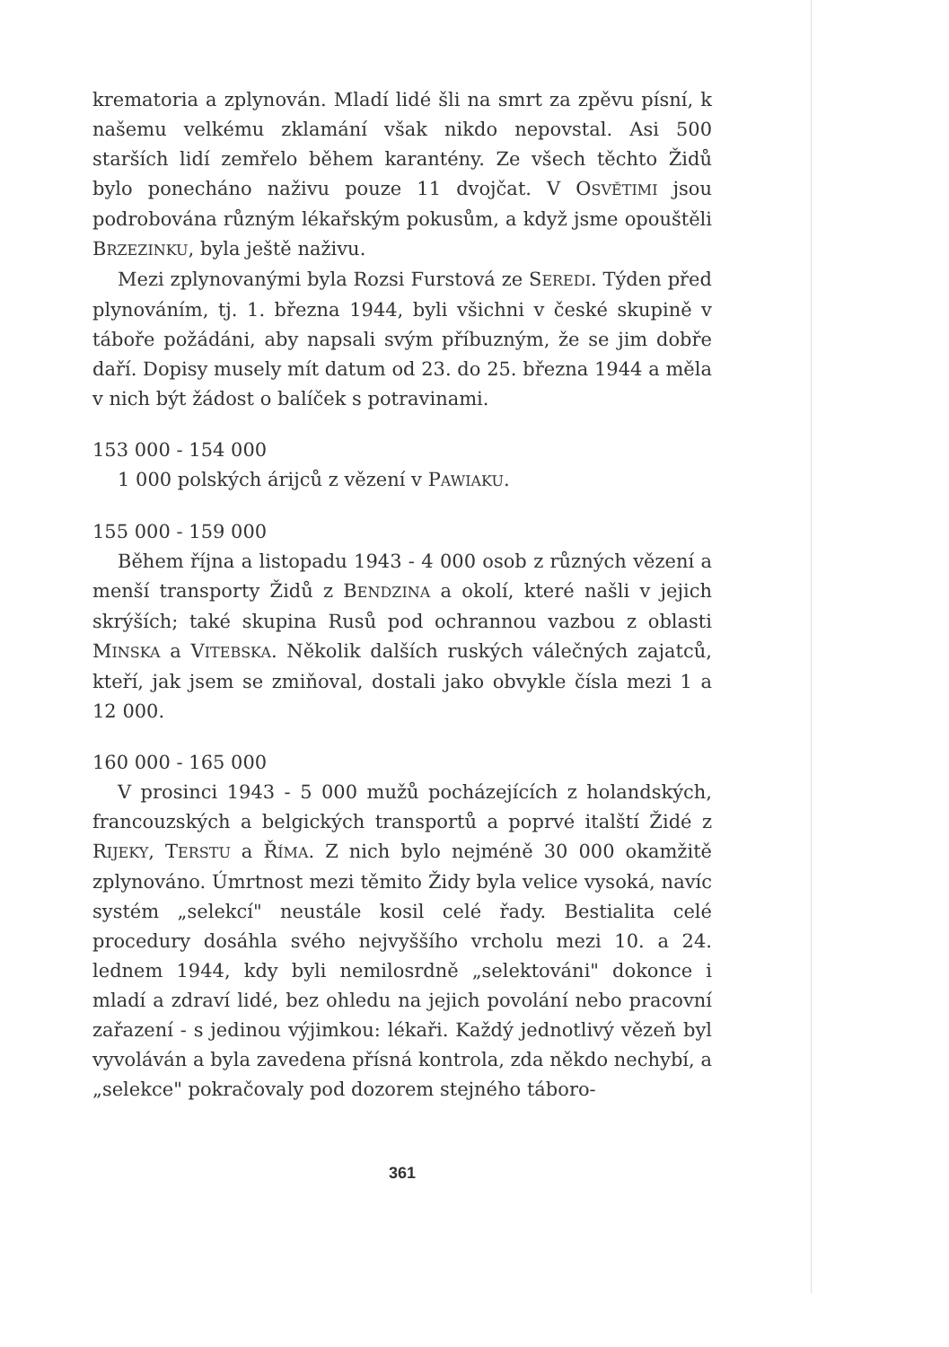krematoria a zplynován. Mladí lidé šli na smrt za zpěvu písní, k našemu velkému zklamání však nikdo nepovstal. Asi 500 starších lidí zemřelo během karantény. Ze všech těchto Židů bylo ponecháno naživu pouze 11 dvojčat. V OSVĚTIMI jsou podrobována různým lékařským pokusům, a když jsme opouštěli BRZEZINKU, byla ještě naživu.
Mezi zplynovanými byla Rozsi Furstová ze SEREDI. Týden před plynováním, tj. 1. března 1944, byli všichni v české skupině v táboře požádáni, aby napsali svým příbuzným, že se jim dobře daří. Dopisy musely mít datum od 23. do 25. března 1944 a měla v nich být žádost o balíček s potravinami.
153 000 - 154 000
1 000 polských árijců z vězení v PAWIAKU.
155 000 - 159 000
Během října a listopadu 1943 - 4 000 osob z různých vězení a menší transporty Židů z BENDZINA a okolí, které našli v jejich skrýších; také skupina Rusů pod ochrannou vazbou z oblasti MINSKA a VITEBSKA. Několik dalších ruských válečných zajatců, kteří, jak jsem se zmiňoval, dostali jako obvykle čísla mezi 1 a 12 000.
160 000 - 165 000
V prosinci 1943 - 5 000 mužů pocházejících z holandských, francouzských a belgických transportů a poprvé italští Židé z RIJEKY, TERSTU a ŘÍMA. Z nich bylo nejméně 30 000 okamžitě zplynováno. Úmrtnost mezi těmito Židy byla velice vysoká, navíc systém „selekcí" neustále kosil celé řady. Bestialita celé procedury dosáhla svého nejvyššího vrcholu mezi 10. a 24. lednem 1944, kdy byli nemilosrdně „selektováni" dokonce i mladí a zdraví lidé, bez ohledu na jejich povolání nebo pracovní zařazení - s jedinou výjimkou: lékaři. Každý jednotlivý vězeň byl vyvoláván a byla zavedena přísná kontrola, zda někdo nechybí, a „selekce" pokračovaly pod dozorem stejného táboro-
361